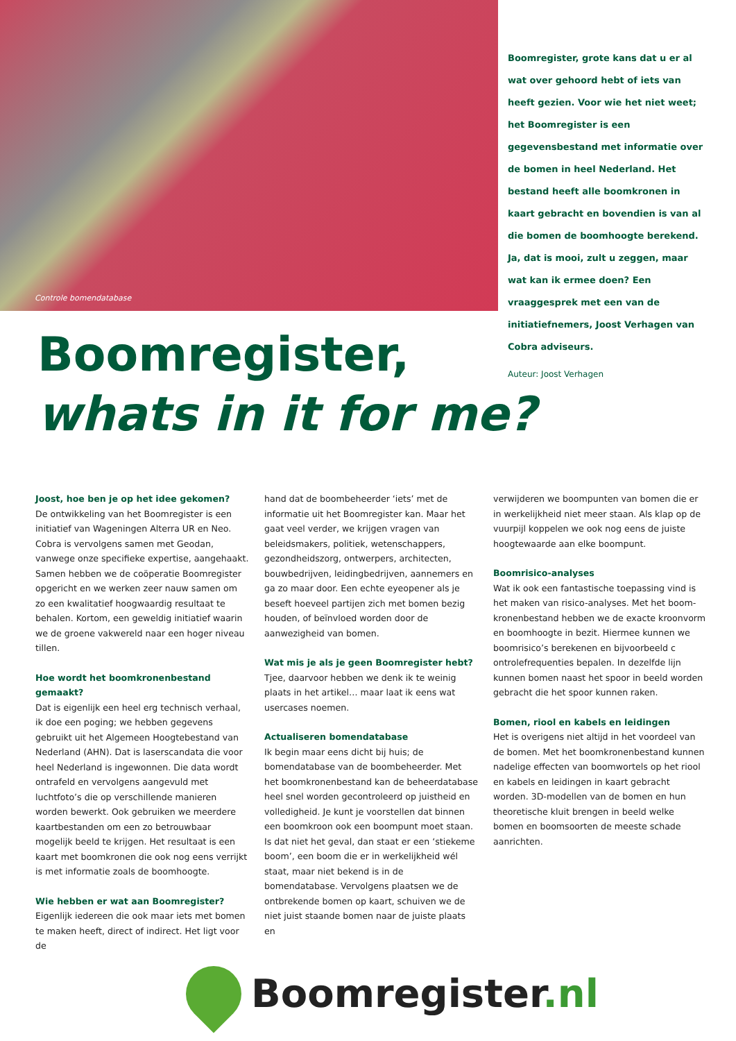Controle bomendatabase
Boomregister, grote kans dat u er al wat over gehoord hebt of iets van heeft gezien. Voor wie het niet weet; het Boomregister is een gegevensbestand met informatie over de bomen in heel Nederland. Het bestand heeft alle boomkronen in kaart gebracht en bovendien is van al die bomen de boom­hoogte berekend. Ja, dat is mooi, zult u zeggen, maar wat kan ik ermee doen? Een vraaggesprek met een van de initiatief­nemers, Joost Verhagen van Cobra adviseurs.
Auteur: Joost Verhagen
Boomregister,
whats in it for me?
Joost, hoe ben je op het idee gekomen?
De ontwikkeling van het Boomregister is een initiatief van Wageningen Alterra UR en Neo. Cobra is vervolgens samen met Geodan, vanwege onze specifieke expertise, aangehaakt. Samen hebben we de coöperatie Boomregister opgericht en we werken zeer nauw samen om zo een kwalitatief hoogwaardig resultaat te behalen. Kortom, een geweldig initiatief waarin we de groene vakwereld naar een hoger niveau tillen.
Hoe wordt het boomkronenbestand gemaakt?
Dat is eigenlijk een heel erg technisch verhaal, ik doe een poging; we hebben gegevens gebruikt uit het Algemeen Hoogtebestand van Nederland (AHN). Dat is laserscandata die voor heel Nederland is ingewonnen. Die data wordt ontrafeld en vervol­gens aangevuld met luchtfoto’s die op verschillen­de manieren worden bewerkt. Ook gebruiken we meerdere kaartbestanden om een zo betrouwbaar mogelijk beeld te krijgen. Het resultaat is een kaart met boomkronen die ook nog eens verrijkt is met informatie zoals de boomhoogte.
Wie hebben er wat aan Boomregister?
Eigenlijk iedereen die ook maar iets met bomen te maken heeft, direct of indirect. Het ligt voor de
hand dat de boombeheerder ‘iets’ met de informa­tie uit het Boomregister kan. Maar het gaat veel verder, we krijgen vragen van beleidsmakers, politiek, wetenschappers, gezondheidszorg, ontwerpers, architecten, bouwbedrijven, leiding­bedrijven, aannemers en ga zo maar door. Een echte eyeopener als je beseft hoeveel partijen zich met bomen bezig houden, of beïnvloed worden door de aanwezigheid van bomen.
Wat mis je als je geen Boomregister hebt?
Tjee, daarvoor hebben we denk ik te weinig plaats in het artikel… maar laat ik eens wat usercases noemen.
Actualiseren bomendatabase
Ik begin maar eens dicht bij huis; de bomendata­base van de boombeheerder. Met het boomkro­nenbestand kan de beheerdatabase heel snel wor­den gecontroleerd op juistheid en volledigheid. Je kunt je voorstellen dat binnen een boomkroon ook een boompunt moet staan. Is dat niet het geval, dan staat er een ‘stiekeme boom’, een boom die er in werkelijkheid wél staat, maar niet bekend is in de bomendatabase. Vervolgens plaatsen we de ontbrekende bomen op kaart, schuiven we de niet juist staande bomen naar de juiste plaats en
verwijderen we boompunten van bomen die er in werkelijkheid niet meer staan. Als klap op de vuurpijl koppelen we ook nog eens de juiste hoogtewaarde aan elke boompunt.
Boomrisico-analyses
Wat ik ook een fantastische toepassing vind is het maken van risico-analyses. Met het boom­kronenbestand hebben we de exacte kroonvorm en boomhoogte in bezit. Hiermee kunnen we boomrisico’s berekenen en bijvoorbeeld c ontrolefrequenties bepalen. In dezelfde lijn kunnen bomen naast het spoor in beeld worden gebracht die het spoor kunnen raken.
Bomen, riool en kabels en leidingen
Het is overigens niet altijd in het voordeel van de bomen. Met het boomkronenbestand kunnen nadelige effecten van boomwortels op het riool en kabels en leidingen in kaart gebracht worden. 3D-modellen van de bomen en hun theoretische kluit brengen in beeld welke bomen en boomsoor­ten de meeste schade aanrichten.
Boomregister.nl